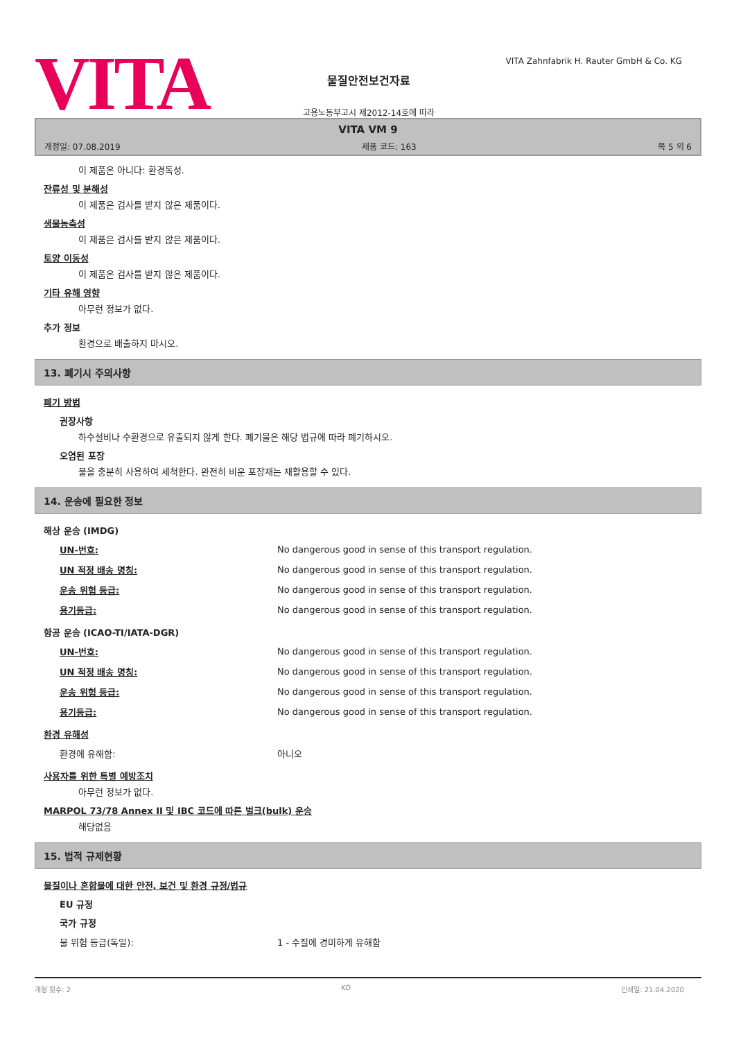VITA
물질안전보건자료
고용노동부고시 제2012-14호에 따라
VITA Zahnfabrik H. Rauter GmbH & Co. KG
VITA VM 9
개정일: 07.08.2019 제품 코드: 163 쪽 5 의 6
이 제품은 아니다: 환경독성.
잔류성 및 분해성
이 제품은 검사를 받지 않은 제품이다.
생물농축성
이 제품은 검사를 받지 않은 제품이다.
토양 이동성
이 제품은 검사를 받지 않은 제품이다.
기타 유해 영향
아무런 정보가 없다.
추가 정보
환경으로 배출하지 마시오.
13. 폐기시 주의사항
폐기 방법
권장사항
하수설비나 수환경으로 유출되지 않게 한다. 폐기물은 해당 법규에 따라 폐기하시오.
오염된 포장
물을 충분히 사용하여 세척한다. 완전히 비운 포장재는 재활용할 수 있다.
14. 운송에 필요한 정보
해상 운송 (IMDG)
| UN-번호: | No dangerous good in sense of this transport regulation. |
| UN 적정 배송 명칭: | No dangerous good in sense of this transport regulation. |
| 운송 위험 등급: | No dangerous good in sense of this transport regulation. |
| 용기등급: | No dangerous good in sense of this transport regulation. |
항공 운송 (ICAO-TI/IATA-DGR)
| UN-번호: | No dangerous good in sense of this transport regulation. |
| UN 적정 배송 명칭: | No dangerous good in sense of this transport regulation. |
| 운송 위험 등급: | No dangerous good in sense of this transport regulation. |
| 용기등급: | No dangerous good in sense of this transport regulation. |
환경 유해성
| 환경에 유해함: | 아니오 |
사용자를 위한 특별 예방조치
아무런 정보가 없다.
MARPOL 73/78 Annex II 및 IBC 코드에 따른 벌크(bulk) 운송
해당없음
15. 법적 규제현황
물질이나 혼합물에 대한 안전, 보건 및 환경 규정/법규
EU 규정
국가 규정
| 물 위험 등급(독일): | 1 - 수질에 경미하게 유해함 |
개정 횟수: 2 KO 인쇄일: 21.04.2020